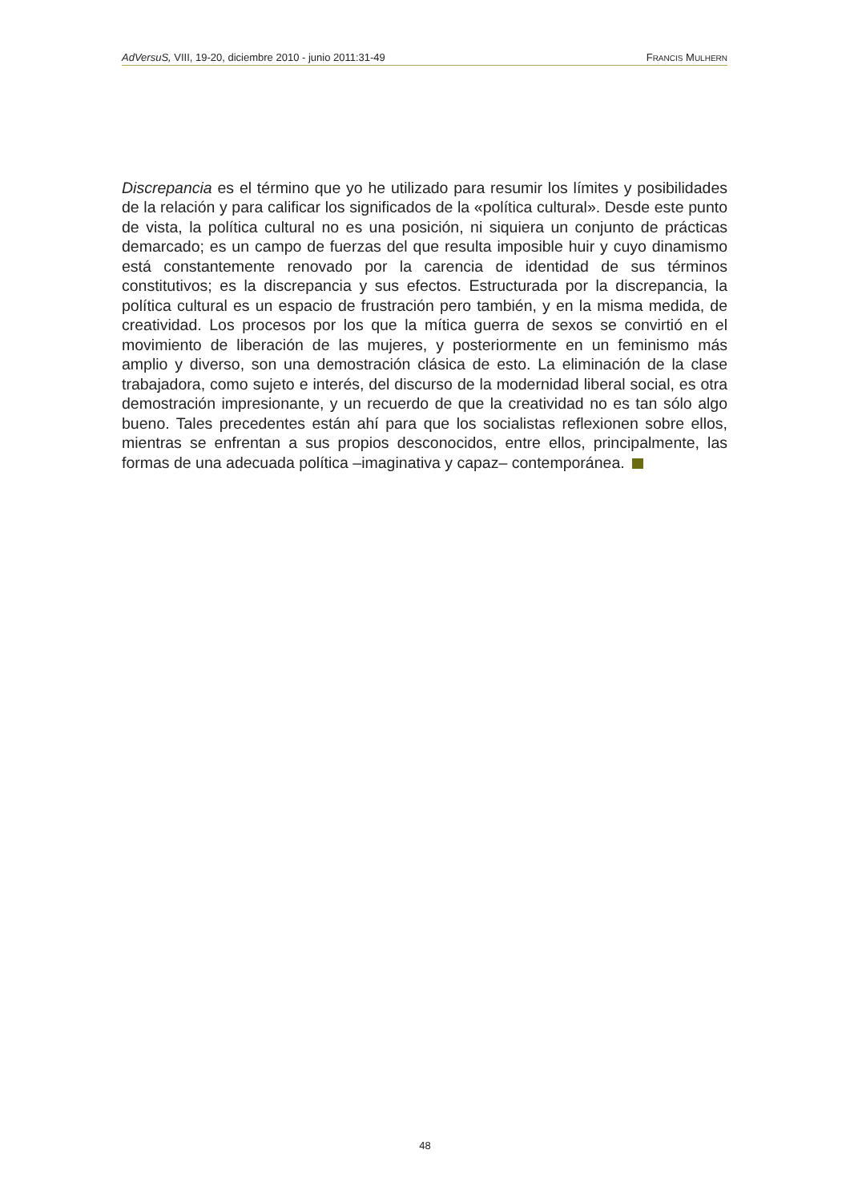AdVersuS, VIII, 19-20, diciembre 2010 - junio 2011:31-49 FRANCIS MULHERN
Discrepancia es el término que yo he utilizado para resumir los límites y posibilidades de la relación y para calificar los significados de la «política cultural». Desde este punto de vista, la política cultural no es una posición, ni siquiera un conjunto de prácticas demarcado; es un campo de fuerzas del que resulta imposible huir y cuyo dinamismo está constantemente renovado por la carencia de identidad de sus términos constitutivos; es la discrepancia y sus efectos. Estructurada por la discrepancia, la política cultural es un espacio de frustración pero también, y en la misma medida, de creatividad. Los procesos por los que la mítica guerra de sexos se convirtió en el movimiento de liberación de las mujeres, y posteriormente en un feminismo más amplio y diverso, son una demostración clásica de esto. La eliminación de la clase trabajadora, como sujeto e interés, del discurso de la modernidad liberal social, es otra demostración impresionante, y un recuerdo de que la creatividad no es tan sólo algo bueno. Tales precedentes están ahí para que los socialistas reflexionen sobre ellos, mientras se enfrentan a sus propios desconocidos, entre ellos, principalmente, las formas de una adecuada política –imaginativa y capaz– contemporánea.
48